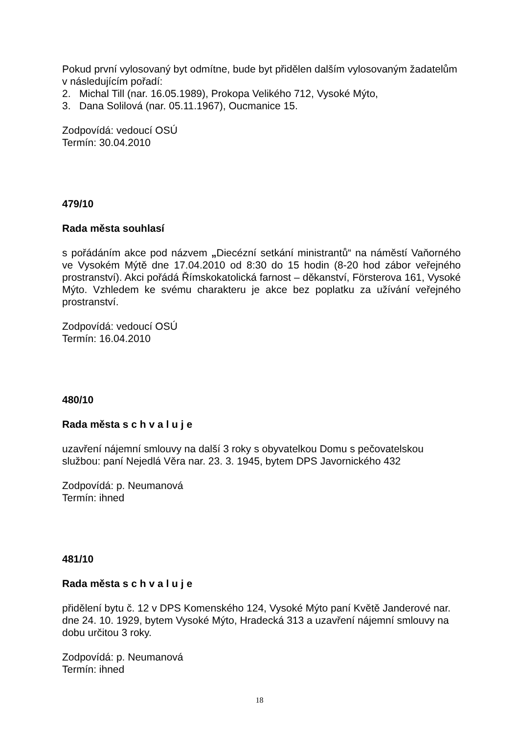Pokud první vylosovaný byt odmítne, bude byt přidělen dalším vylosovaným žadatelům v následujícím pořadí:
2. Michal Till (nar. 16.05.1989), Prokopa Velikého 712, Vysoké Mýto,
3. Dana Solilová (nar. 05.11.1967), Oucmanice 15.
Zodpovídá: vedoucí OSÚ
Termín: 30.04.2010
479/10
Rada města souhlasí
s pořádáním akce pod názvem „Diecézní setkání ministrantů“ na náměstí Vaňorného ve Vysokém Mýtě dne 17.04.2010 od 8:30 do 15 hodin (8-20 hod zábor veřejného prostranství). Akci pořádá Římskokatolická farnost – děkanství, Försterova 161, Vysoké Mýto. Vzhledem ke svému charakteru je akce bez poplatku za užívání veřejného prostranství.
Zodpovídá: vedoucí OSÚ
Termín: 16.04.2010
480/10
Rada města s c h v a l u j e
uzavření nájemní smlouvy na další 3 roky s obyvatelkou Domu s pečovatelskou službou: paní Nejedlá Věra nar. 23. 3. 1945, bytem DPS Javornického 432
Zodpovídá: p. Neumanová
Termín: ihned
481/10
Rada města s c h v a l u j e
přidělení bytu č. 12 v DPS Komenského 124, Vysoké Mýto paní Květě Janderové nar. dne 24. 10. 1929, bytem Vysoké Mýto, Hradecká 313 a uzavření nájemní smlouvy na dobu určitou 3 roky.
Zodpovídá: p. Neumanová
Termín: ihned
18